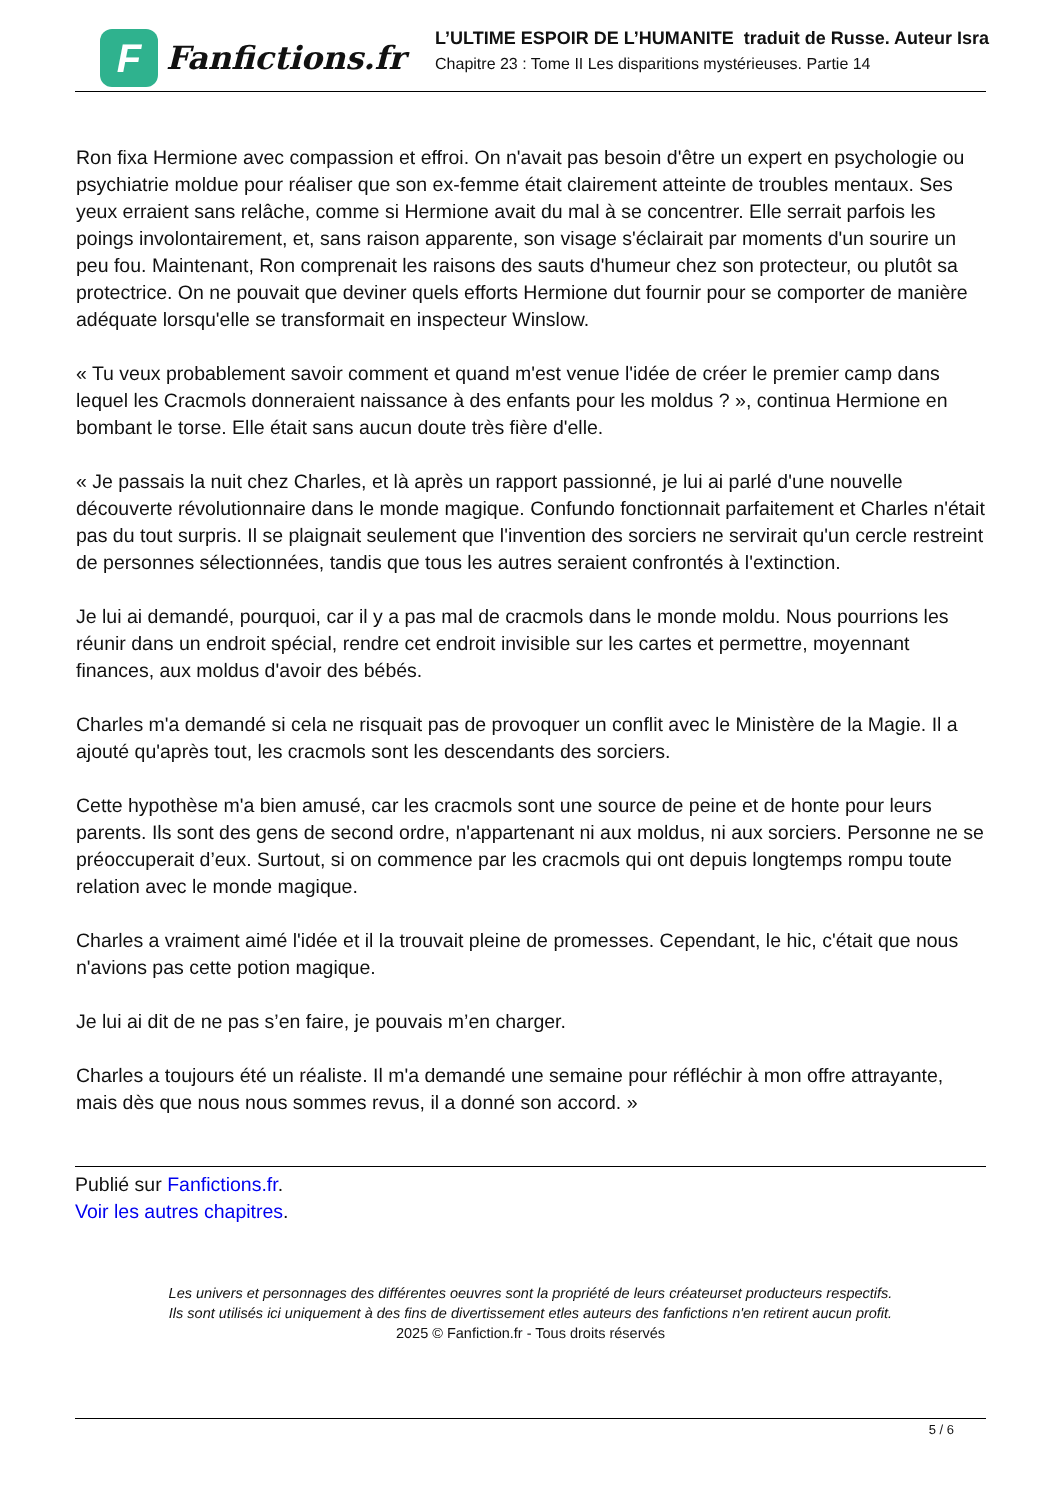F
Fanfictions.fr
L’ULTIME ESPOIR DE L’HUMANITE traduit de Russe. Auteur Isra
Chapitre 23 : Tome II Les disparitions mystérieuses. Partie 14
Ron fixa Hermione avec compassion et effroi. On n'avait pas besoin d'être un expert en psychologie ou psychiatrie moldue pour réaliser que son ex-femme était clairement atteinte de troubles mentaux. Ses yeux erraient sans relâche, comme si Hermione avait du mal à se concentrer. Elle serrait parfois les poings involontairement, et, sans raison apparente, son visage s'éclairait par moments d'un sourire un peu fou. Maintenant, Ron comprenait les raisons des sauts d'humeur chez son protecteur, ou plutôt sa protectrice. On ne pouvait que deviner quels efforts Hermione dut fournir pour se comporter de manière adéquate lorsqu'elle se transformait en inspecteur Winslow.
« Tu veux probablement savoir comment et quand m'est venue l'idée de créer le premier camp dans lequel les Cracmols donneraient naissance à des enfants pour les moldus ? », continua Hermione en bombant le torse. Elle était sans aucun doute très fière d'elle.
« Je passais la nuit chez Charles, et là après un rapport passionné, je lui ai parlé d'une nouvelle découverte révolutionnaire dans le monde magique. Confundo fonctionnait parfaitement et Charles n'était pas du tout surpris. Il se plaignait seulement que l'invention des sorciers ne servirait qu'un cercle restreint de personnes sélectionnées, tandis que tous les autres seraient confrontés à l'extinction.
Je lui ai demandé, pourquoi, car il y a pas mal de cracmols dans le monde moldu. Nous pourrions les réunir dans un endroit spécial, rendre cet endroit invisible sur les cartes et permettre, moyennant finances, aux moldus d'avoir des bébés.
Charles m'a demandé si cela ne risquait pas de provoquer un conflit avec le Ministère de la Magie. Il a ajouté qu'après tout, les cracmols sont les descendants des sorciers.
Cette hypothèse m'a bien amusé, car les cracmols sont une source de peine et de honte pour leurs parents. Ils sont des gens de second ordre, n'appartenant ni aux moldus, ni aux sorciers. Personne ne se préoccuperait d’eux. Surtout, si on commence par les cracmols qui ont depuis longtemps rompu toute relation avec le monde magique.
Charles a vraiment aimé l'idée et il la trouvait pleine de promesses. Cependant, le hic, c'était que nous n'avions pas cette potion magique.
Je lui ai dit de ne pas s’en faire, je pouvais m’en charger.
Charles a toujours été un réaliste. Il m'a demandé une semaine pour réfléchir à mon offre attrayante, mais dès que nous nous sommes revus, il a donné son accord. »
Publié sur Fanfictions.fr.
Voir les autres chapitres.
Les univers et personnages des différentes oeuvres sont la propriété de leurs créateurset producteurs respectifs.
Ils sont utilisés ici uniquement à des fins de divertissement etles auteurs des fanfictions n'en retirent aucun profit.
2025 © Fanfiction.fr - Tous droits réservés
5 / 6